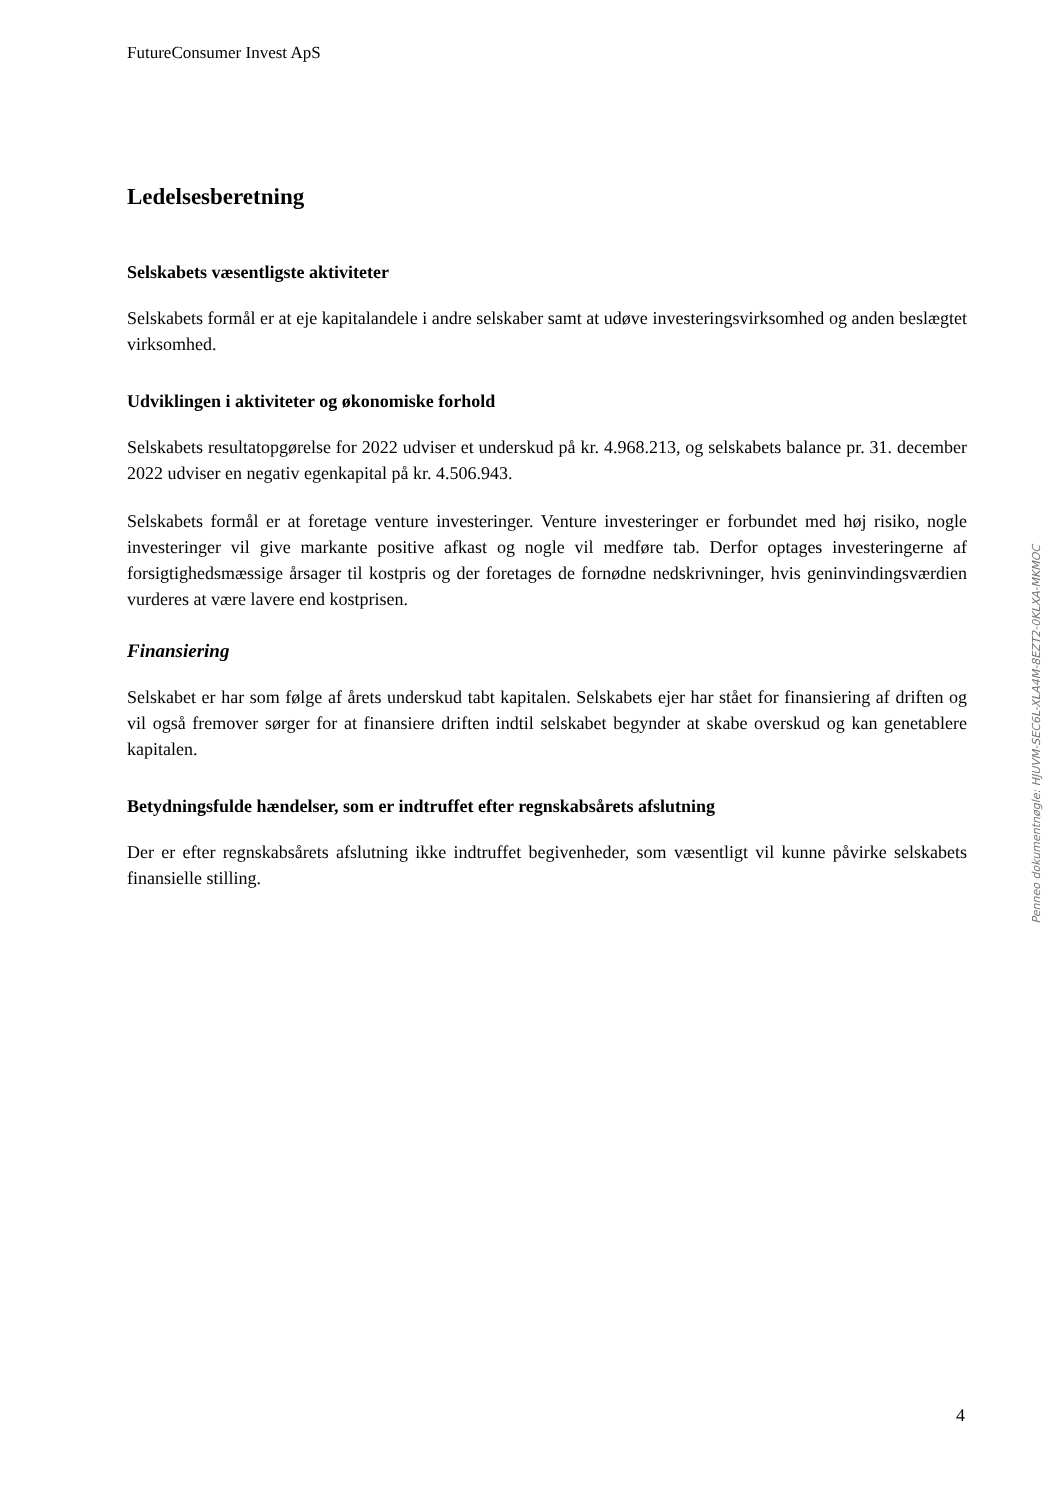FutureConsumer Invest ApS
Ledelsesberetning
Selskabets væsentligste aktiviteter
Selskabets formål er at eje kapitalandele i andre selskaber samt at udøve investeringsvirksomhed og anden beslægtet virksomhed.
Udviklingen i aktiviteter og økonomiske forhold
Selskabets resultatopgørelse for 2022 udviser et underskud på kr. 4.968.213, og selskabets balance pr. 31. december 2022 udviser en negativ egenkapital på kr. 4.506.943.
Selskabets formål er at foretage venture investeringer. Venture investeringer er forbundet med høj risiko, nogle investeringer vil give markante positive afkast og nogle vil medføre tab. Derfor optages investeringerne af forsigtighedsmæssige årsager til kostpris og der foretages de fornødne nedskrivninger, hvis geninvindingsværdien vurderes at være lavere end kostprisen.
Finansiering
Selskabet er har som følge af årets underskud tabt kapitalen. Selskabets ejer har stået for finansiering af driften og vil også fremover sørger for at finansiere driften indtil selskabet begynder at skabe overskud og kan genetablere kapitalen.
Betydningsfulde hændelser, som er indtruffet efter regnskabsårets afslutning
Der er efter regnskabsårets afslutning ikke indtruffet begivenheder, som væsentligt vil kunne påvirke selskabets finansielle stilling.
Penneo dokumentnøgle: HJUVM-SEC6L-XLA4M-8EZT2-0KLXA-MKMOC
4